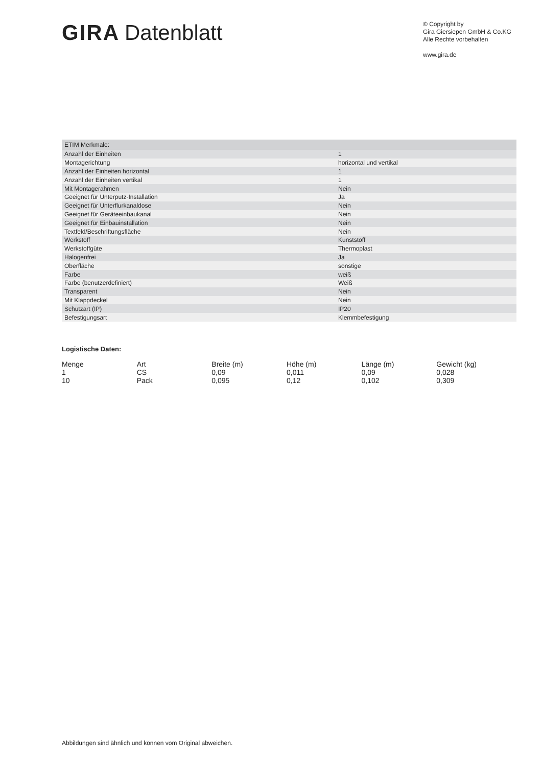GIRA Datenblatt
© Copyright by
Gira Giersiepen GmbH & Co.KG
Alle Rechte vorbehalten
www.gira.de
| ETIM Merkmale: | |
| --- | --- |
| Anzahl der Einheiten | 1 |
| Montagerichtung | horizontal und vertikal |
| Anzahl der Einheiten horizontal | 1 |
| Anzahl der Einheiten vertikal | 1 |
| Mit Montagerahmen | Nein |
| Geeignet für Unterputz-Installation | Ja |
| Geeignet für Unterflurkanaldose | Nein |
| Geeignet für Geräteeinbaukanal | Nein |
| Geeignet für Einbauinstallation | Nein |
| Textfeld/Beschriftungsfläche | Nein |
| Werkstoff | Kunststoff |
| Werkstoffgüte | Thermoplast |
| Halogenfrei | Ja |
| Oberfläche | sonstige |
| Farbe | weiß |
| Farbe (benutzerdefiniert) | Weiß |
| Transparent | Nein |
| Mit Klappdeckel | Nein |
| Schutzart (IP) | IP20 |
| Befestigungsart | Klemmbefestigung |
Logistische Daten:
| Menge | Art | Breite (m) | Höhe (m) | Länge (m) | Gewicht (kg) |
| --- | --- | --- | --- | --- | --- |
| 1 | CS | 0,09 | 0,011 | 0,09 | 0,028 |
| 10 | Pack | 0,095 | 0,12 | 0,102 | 0,309 |
Abbildungen sind ähnlich und können vom Original abweichen.